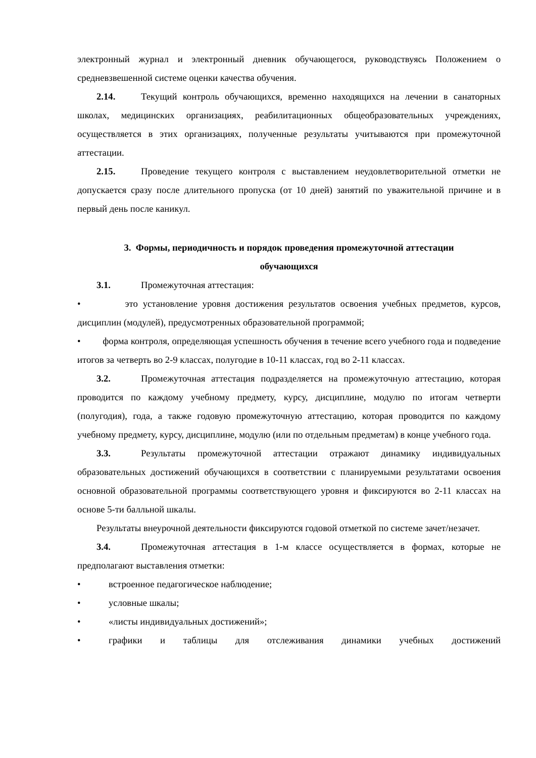электронный журнал и электронный дневник обучающегося, руководствуясь Положением о средневзвешенной системе оценки качества обучения.
2.14. Текущий контроль обучающихся, временно находящихся на лечении в санаторных школах, медицинских организациях, реабилитационных общеобразовательных учреждениях, осуществляется в этих организациях, полученные результаты учитываются при промежуточной аттестации.
2.15. Проведение текущего контроля с выставлением неудовлетворительной отметки не допускается сразу после длительного пропуска (от 10 дней) занятий по уважительной причине и в первый день после каникул.
3. Формы, периодичность и порядок проведения промежуточной аттестации
обучающихся
3.1. Промежуточная аттестация:
• это установление уровня достижения результатов освоения учебных предметов, курсов, дисциплин (модулей), предусмотренных образовательной программой;
• форма контроля, определяющая успешность обучения в течение всего учебного года и подведение итогов за четверть во 2-9 классах, полугодие в 10-11 классах, год во 2-11 классах.
3.2. Промежуточная аттестация подразделяется на промежуточную аттестацию, которая проводится по каждому учебному предмету, курсу, дисциплине, модулю по итогам четверти (полугодия), года, а также годовую промежуточную аттестацию, которая проводится по каждому учебному предмету, курсу, дисциплине, модулю (или по отдельным предметам) в конце учебного года.
3.3. Результаты промежуточной аттестации отражают динамику индивидуальных образовательных достижений обучающихся в соответствии с планируемыми результатами освоения основной образовательной программы соответствующего уровня и фиксируются во 2-11 классах на основе 5-ти балльной шкалы.
Результаты внеурочной деятельности фиксируются годовой отметкой по системе зачет/незачет.
3.4. Промежуточная аттестация в 1-м классе осуществляется в формах, которые не предполагают выставления отметки:
• встроенное педагогическое наблюдение;
• условные шкалы;
• «листы индивидуальных достижений»;
• графики и таблицы для отслеживания динамики учебных достижений